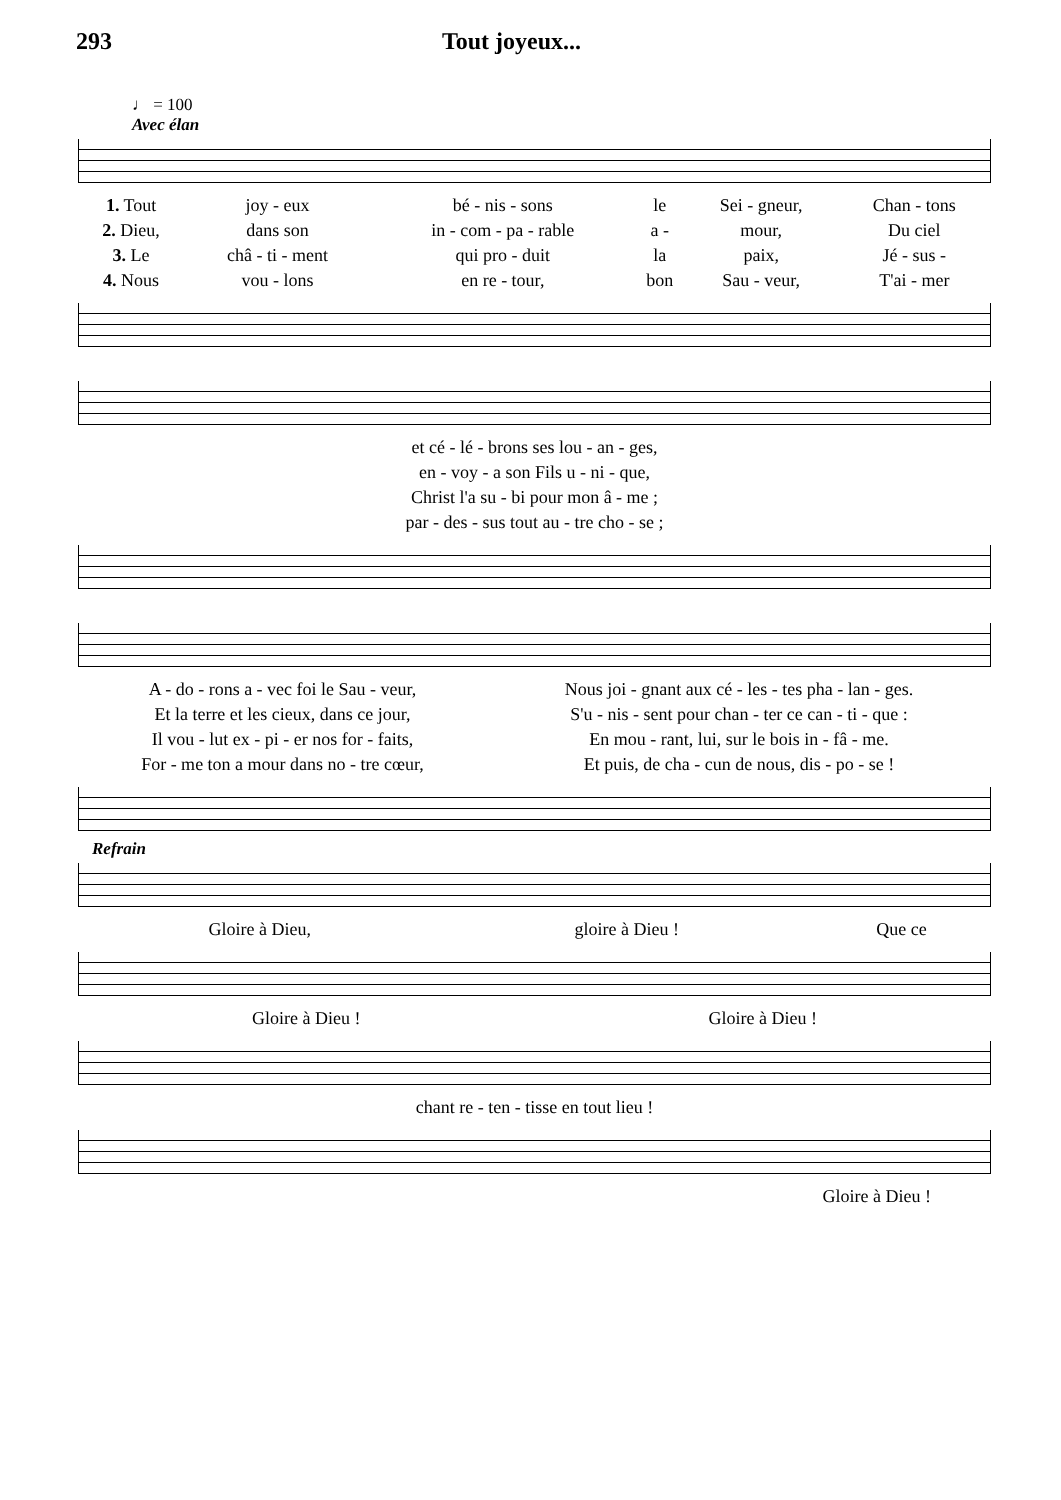293 Tout joyeux...
♩ = 100
Avec élan
| 1. Tout | joy - eux | bé - nis - sons | le | Sei - gneur, | Chan - tons |
| 2. Dieu, | dans son | in - com - pa - rable | a - | mour, | Du ciel |
| 3. Le | châ - ti - ment | qui pro - duit | la | paix, | Jé - sus - |
| 4. Nous | vou - lons | en re - tour, | bon | Sau - veur, | T'ai - mer |
| et cé - lé - brons ses lou - an - ges, |
| en - voy - a son Fils u - ni - que, |
| Christ l'a su - bi pour mon â - me ; |
| par - des - sus tout au - tre cho - se ; |
| A - do - rons a - vec foi le Sau - veur, | Nous joi - gnant aux cé - les - tes pha - lan - ges. |
| Et la terre et les cieux, dans ce jour, | S'u - nis - sent pour chan - ter ce can - ti - que : |
| Il vou - lut ex - pi - er nos for - faits, | En mou - rant, lui, sur le bois in - fâ - me. |
| For - me ton a mour dans no - tre cœur, | Et puis, de cha - cun de nous, dis - po - se ! |
Refrain
| Gloire à Dieu, | gloire à Dieu ! | Que ce |
| Gloire à Dieu ! | Gloire à Dieu ! |
| chant re - ten - tisse en tout lieu ! |
| Gloire à Dieu ! |